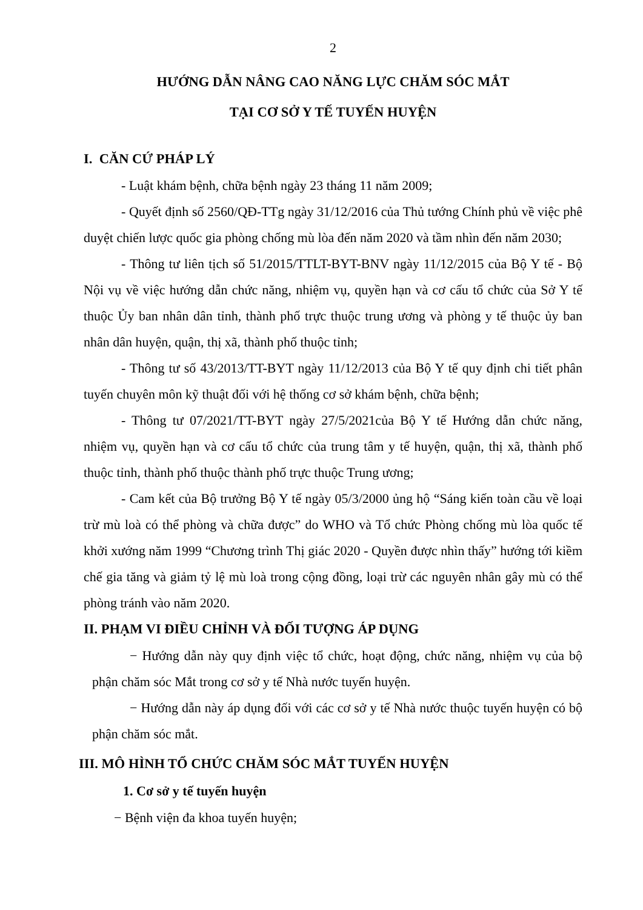2
HƯỚNG DẪN NÂNG CAO NĂNG LỰC CHĂM SÓC MẮT
TẠI CƠ SỞ Y TẾ TUYẾN HUYỆN
I. CĂN CỨ PHÁP LÝ
- Luật khám bệnh, chữa bệnh ngày 23 tháng 11 năm 2009;
- Quyết định số 2560/QĐ-TTg ngày 31/12/2016 của Thủ tướng Chính phủ về việc phê duyệt chiến lược quốc gia phòng chống mù lòa đến năm 2020 và tầm nhìn đến năm 2030;
- Thông tư liên tịch số 51/2015/TTLT-BYT-BNV ngày 11/12/2015 của Bộ Y tế - Bộ Nội vụ về việc hướng dẫn chức năng, nhiệm vụ, quyền hạn và cơ cấu tổ chức của Sở Y tế thuộc Ủy ban nhân dân tỉnh, thành phố trực thuộc trung ương và phòng y tế thuộc ủy ban nhân dân huyện, quận, thị xã, thành phố thuộc tỉnh;
- Thông tư số 43/2013/TT-BYT ngày 11/12/2013 của Bộ Y tế quy định chi tiết phân tuyến chuyên môn kỹ thuật đối với hệ thống cơ sở khám bệnh, chữa bệnh;
- Thông tư 07/2021/TT-BYT ngày 27/5/2021của Bộ Y tế Hướng dẫn chức năng, nhiệm vụ, quyền hạn và cơ cấu tổ chức của trung tâm y tế huyện, quận, thị xã, thành phố thuộc tỉnh, thành phố thuộc thành phố trực thuộc Trung ương;
- Cam kết của Bộ trưởng Bộ Y tế ngày 05/3/2000 ủng hộ “Sáng kiến toàn cầu về loại trừ mù loà có thể phòng và chữa được” do WHO và Tổ chức Phòng chống mù lòa quốc tế khởi xướng năm 1999 “Chương trình Thị giác 2020 - Quyền được nhìn thấy” hướng tới kiềm chế gia tăng và giảm tỷ lệ mù loà trong cộng đồng, loại trừ các nguyên nhân gây mù có thể phòng tránh vào năm 2020.
II. PHẠM VI ĐIỀU CHỈNH VÀ ĐỐI TƯỢNG ÁP DỤNG
− Hướng dẫn này quy định việc tổ chức, hoạt động, chức năng, nhiệm vụ của bộ phận chăm sóc Mắt trong cơ sở y tế Nhà nước tuyến huyện.
− Hướng dẫn này áp dụng đối với các cơ sở y tế Nhà nước thuộc tuyến huyện có bộ phận chăm sóc mắt.
III. MÔ HÌNH TỔ CHỨC CHĂM SÓC MẮT TUYẾN HUYỆN
1. Cơ sở y tế tuyến huyện
− Bệnh viện đa khoa tuyến huyện;